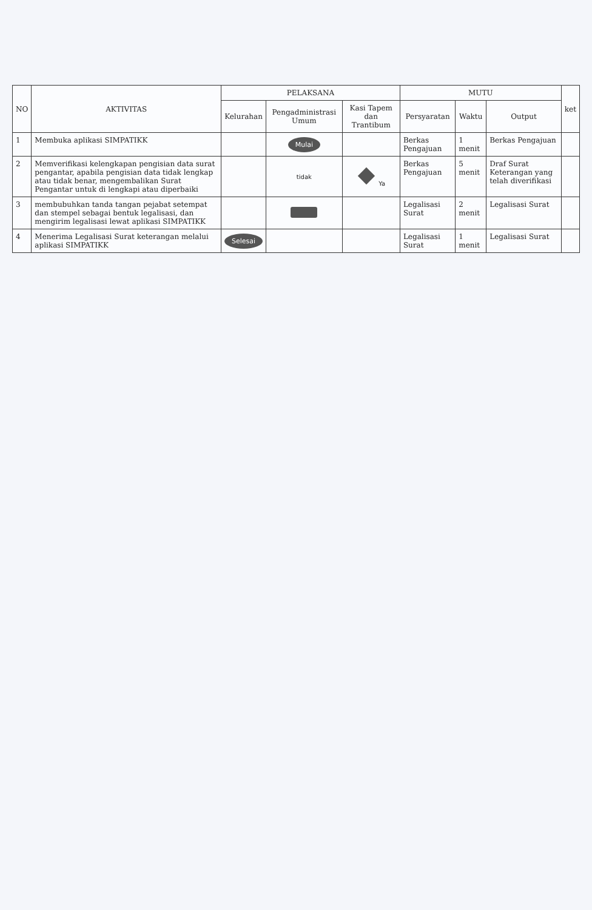| NO | AKTIVITAS | PELAKSANA | | | MUTU | | | ket |
| --- | --- | --- | --- | --- | --- | --- | --- | --- |
| | | Kelurahan | Pengadministrasi Umum | Kasi Tapem dan Trantibum | Persyaratan | Waktu | Output | |
| 1 | Membuka aplikasi SIMPATIKK | | Mulai | | Berkas Pengajuan | 1 menit | Berkas Pengajuan | |
| 2 | Memverifikasi kelengkapan pengisian data surat pengantar, apabila pengisian data tidak lengkap atau tidak benar, mengembalikan Surat Pengantar untuk di lengkapi atau diperbaiki | | tidak | Ya | Berkas Pengajuan | 5 menit | Draf Surat Keterangan yang telah diverifikasi | |
| 3 | membubuhkan tanda tangan pejabat setempat dan stempel sebagai bentuk legalisasi, dan mengirim legalisasi lewat aplikasi SIMPATIKK | | | | Legalisasi Surat | 2 menit | Legalisasi Surat | |
| 4 | Menerima Legalisasi Surat keterangan melalui aplikasi SIMPATIKK | Selesai | | | Legalisasi Surat | 1 menit | Legalisasi Surat | |